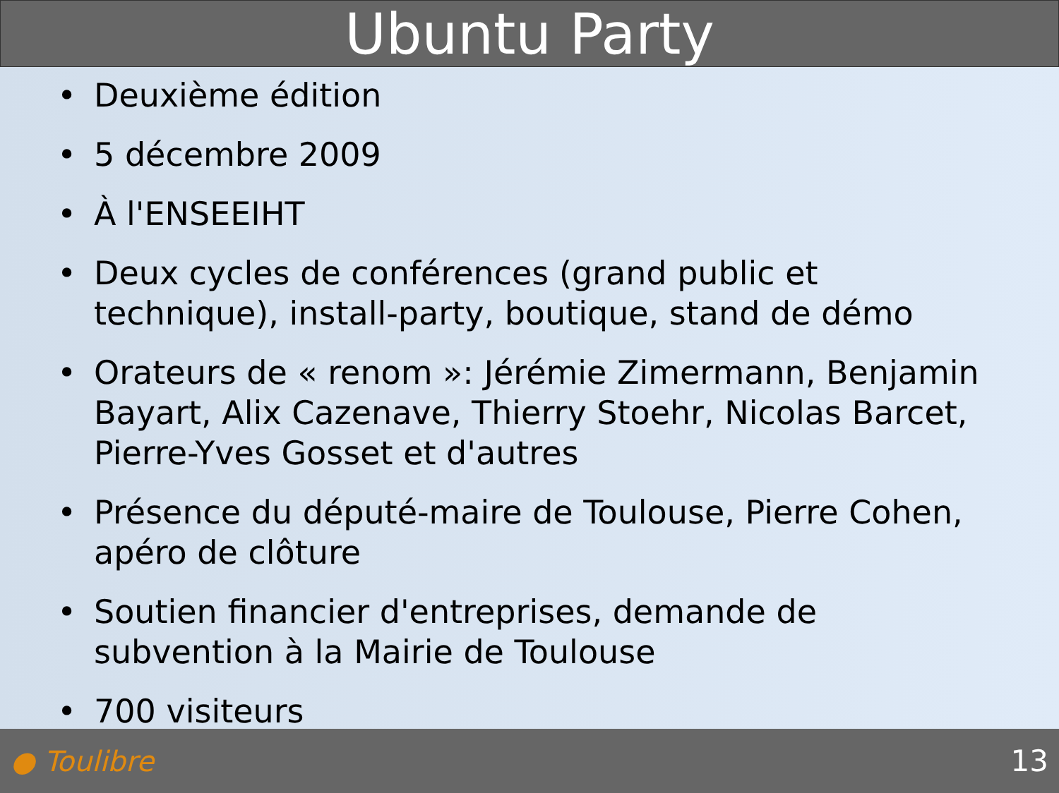Ubuntu Party
• Deuxième édition
• 5 décembre 2009
• À l'ENSEEIHT
• Deux cycles de conférences (grand public et technique), install-party, boutique, stand de démo
• Orateurs de « renom »: Jérémie Zimermann, Benjamin Bayart, Alix Cazenave, Thierry Stoehr, Nicolas Barcet, Pierre-Yves Gosset et d'autres
• Présence du député-maire de Toulouse, Pierre Cohen, apéro de clôture
• Soutien financier d'entreprises, demande de subvention à la Mairie de Toulouse
• 700 visiteurs
● Toulibre 13